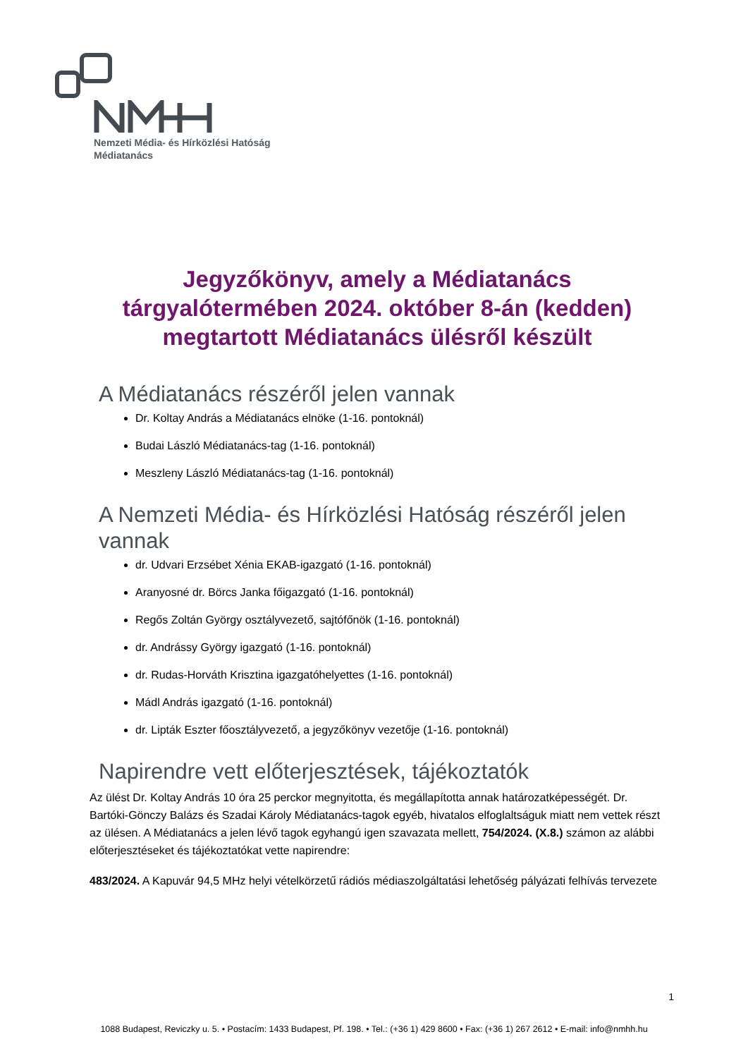Nemzeti Média- és Hírközlési Hatóság
Médiatanács
Jegyzőkönyv, amely a Médiatanács tárgyalótermében 2024. október 8-án (kedden) megtartott Médiatanács ülésről készült
A Médiatanács részéről jelen vannak
Dr. Koltay András a Médiatanács elnöke (1-16. pontoknál)
Budai László Médiatanács-tag (1-16. pontoknál)
Meszleny László Médiatanács-tag (1-16. pontoknál)
A Nemzeti Média- és Hírközlési Hatóság részéről jelen vannak
dr. Udvari Erzsébet Xénia EKAB-igazgató (1-16. pontoknál)
Aranyosné dr. Börcs Janka főigazgató (1-16. pontoknál)
Regős Zoltán György osztályvezető, sajtófőnök (1-16. pontoknál)
dr. Andrássy György igazgató (1-16. pontoknál)
dr. Rudas-Horváth Krisztina igazgatóhelyettes (1-16. pontoknál)
Mádl András igazgató (1-16. pontoknál)
dr. Lipták Eszter főosztályvezető, a jegyzőkönyv vezetője (1-16. pontoknál)
Napirendre vett előterjesztések, tájékoztatók
Az ülést Dr. Koltay András 10 óra 25 perckor megnyitotta, és megállapította annak határozatképességét. Dr. Bartóki-Gönczy Balázs és Szadai Károly Médiatanács-tagok egyéb, hivatalos elfoglaltságuk miatt nem vettek részt az ülésen. A Médiatanács a jelen lévő tagok egyhangú igen szavazata mellett, 754/2024. (X.8.) számon az alábbi előterjesztéseket és tájékoztatókat vette napirendre:
483/2024. A Kapuvár 94,5 MHz helyi vételkörzetű rádiós médiaszolgáltatási lehetőség pályázati felhívás tervezete
1
1088 Budapest, Reviczky u. 5. • Postacím: 1433 Budapest, Pf. 198. • Tel.: (+36 1) 429 8600 • Fax: (+36 1) 267 2612 • E-mail: info@nmhh.hu